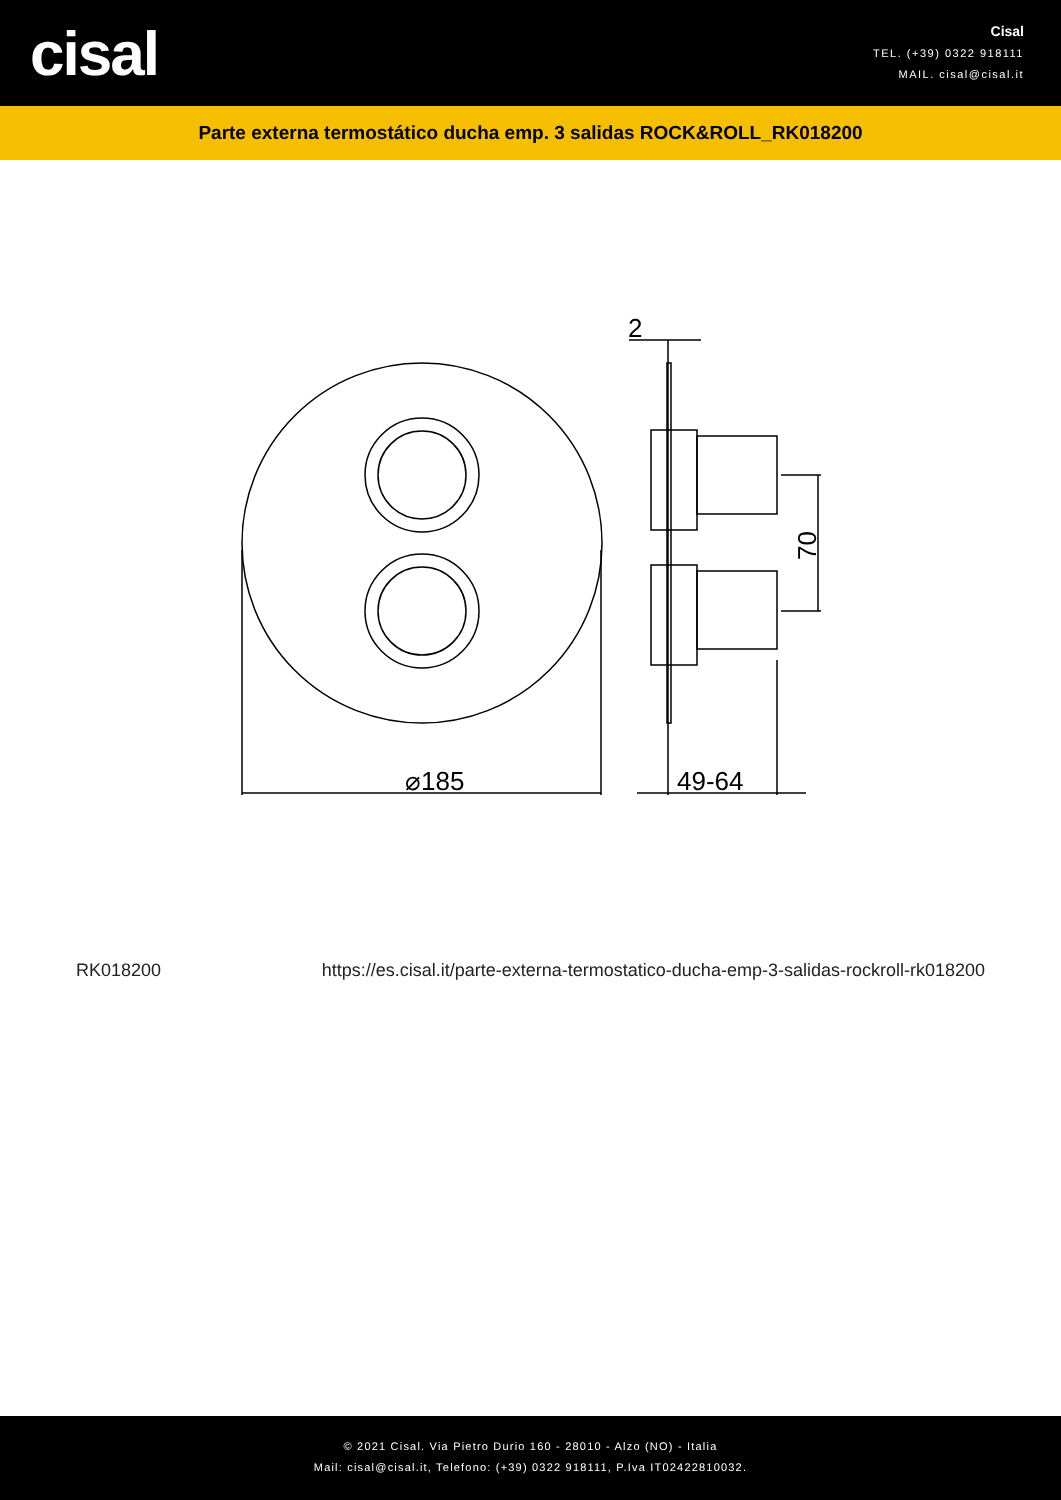cisal
Cisal
TEL. (+39) 0322 918111
MAIL. cisal@cisal.it
Parte externa termostático ducha emp. 3 salidas ROCK&ROLL_RK018200
⌀185
49-64
2
70
RK018200 https://es.cisal.it/parte-externa-termostatico-ducha-emp-3-salidas-rockroll-rk018200
© 2021 Cisal. Via Pietro Durio 160 - 28010 - Alzo (NO) - Italia
Mail: cisal@cisal.it, Telefono: (+39) 0322 918111, P.Iva IT02422810032.